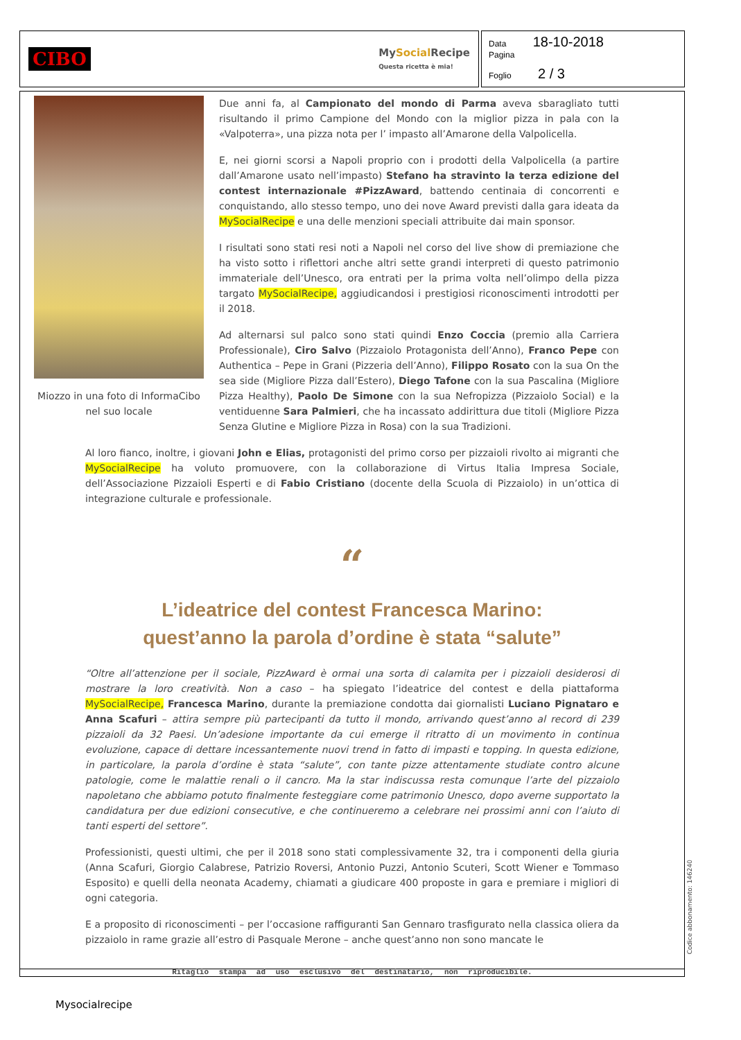CIBO MySocial Recipe
Questa ricetta è mia!
Data 18-10-2018
Pagina
Foglio 2 / 3
Miozzo in una foto di InformaCibo nel suo locale
Due anni fa, al Campionato del mondo di Parma aveva sbaragliato tutti risultando il primo Campione del Mondo con la miglior pizza in pala con la «Valpoterra», una pizza nota per l’ impasto all’Amarone della Valpolicella.
E, nei giorni scorsi a Napoli proprio con i prodotti della Valpolicella (a partire dall’Amarone usato nell’impasto) Stefano ha stravinto la terza edizione del contest internazionale #PizzAward, battendo centinaia di concorrenti e conquistando, allo stesso tempo, uno dei nove Award previsti dalla gara ideata da MySocialRecipe e una delle menzioni speciali attribuite dai main sponsor.
I risultati sono stati resi noti a Napoli nel corso del live show di premiazione che ha visto sotto i riflettori anche altri sette grandi interpreti di questo patrimonio immateriale dell’Unesco, ora entrati per la prima volta nell’olimpo della pizza targato MySocialRecipe, aggiudicandosi i prestigiosi riconoscimenti introdotti per il 2018.
Ad alternarsi sul palco sono stati quindi Enzo Coccia (premio alla Carriera Professionale), Ciro Salvo (Pizzaiolo Protagonista dell’Anno), Franco Pepe con Authentica – Pepe in Grani (Pizzeria dell’Anno), Filippo Rosato con la sua On the sea side (Migliore Pizza dall’Estero), Diego Tafone con la sua Pascalina (Migliore Pizza Healthy), Paolo De Simone con la sua Nefropizza (Pizzaiolo Social) e la ventiduenne Sara Palmieri, che ha incassato addirittura due titoli (Migliore Pizza Senza Glutine e Migliore Pizza in Rosa) con la sua Tradizioni.
Al loro fianco, inoltre, i giovani John e Elias, protagonisti del primo corso per pizzaioli rivolto ai migranti che MySocialRecipe ha voluto promuovere, con la collaborazione di Virtus Italia Impresa Sociale, dell’Associazione Pizzaioli Esperti e di Fabio Cristiano (docente della Scuola di Pizzaiolo) in un’ottica di integrazione culturale e professionale.
“
L’ideatrice del contest Francesca Marino:
quest’anno la parola d’ordine è stata “salute”
“Oltre all’attenzione per il sociale, PizzAward è ormai una sorta di calamita per i pizzaioli desiderosi di mostrare la loro creatività. Non a caso – ha spiegato l’ideatrice del contest e della piattaforma MySocialRecipe, Francesca Marino, durante la premiazione condotta dai giornalisti Luciano Pignataro e Anna Scafuri – attira sempre più partecipanti da tutto il mondo, arrivando quest’anno al record di 239 pizzaioli da 32 Paesi. Un’adesione importante da cui emerge il ritratto di un movimento in continua evoluzione, capace di dettare incessantemente nuovi trend in fatto di impasti e topping. In questa edizione, in particolare, la parola d’ordine è stata “salute”, con tante pizze attentamente studiate contro alcune patologie, come le malattie renali o il cancro. Ma la star indiscussa resta comunque l’arte del pizzaiolo napoletano che abbiamo potuto finalmente festeggiare come patrimonio Unesco, dopo averne supportato la candidatura per due edizioni consecutive, e che continueremo a celebrare nei prossimi anni con l’aiuto di tanti esperti del settore”.
Professionisti, questi ultimi, che per il 2018 sono stati complessivamente 32, tra i componenti della giuria (Anna Scafuri, Giorgio Calabrese, Patrizio Roversi, Antonio Puzzi, Antonio Scuteri, Scott Wiener e Tommaso Esposito) e quelli della neonata Academy, chiamati a giudicare 400 proposte in gara e premiare i migliori di ogni categoria.
E a proposito di riconoscimenti – per l’occasione raffiguranti San Gennaro trasfigurato nella classica oliera da pizzaiolo in rame grazie all’estro di Pasquale Merone – anche quest’anno non sono mancate le
Ritaglio stampa ad uso esclusivo del destinatario, non riproducibile.
Codice abbonamento: 146240
Mysocialrecipe